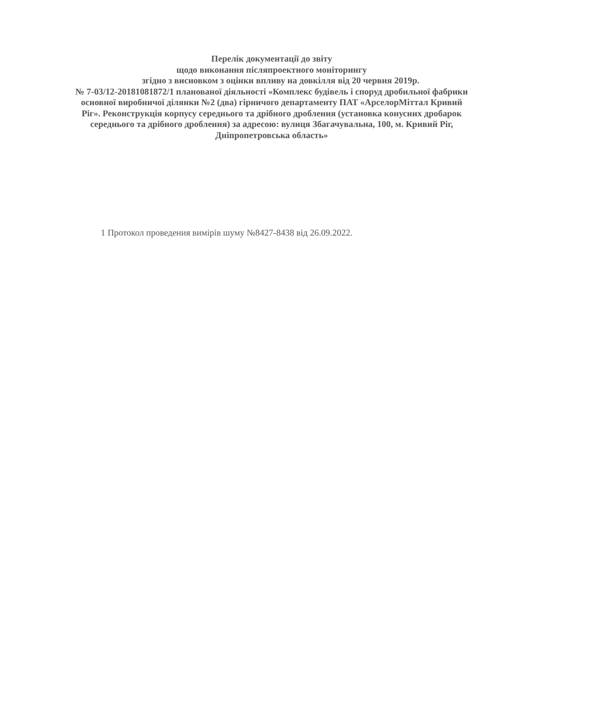Перелік документації до звіту
щодо виконання післяпроектного моніторингу
згідно з висновком з оцінки впливу на довкілля від 20 червня 2019р.
№ 7-03/12-20181081872/1 планованої діяльності «Комплекс будівель і споруд дробильної фабрики основної виробничої ділянки №2 (два) гірничого департаменту ПАТ «АрселорМіттал Кривий Ріг». Реконструкція корпусу середнього та дрібного дроблення (установка конусних дробарок середнього та дрібного дроблення) за адресою: вулиця Збагачувальна, 100, м. Кривий Ріг, Дніпропетровська область»
1 Протокол проведения вимірів шуму №8427-8438 від 26.09.2022.